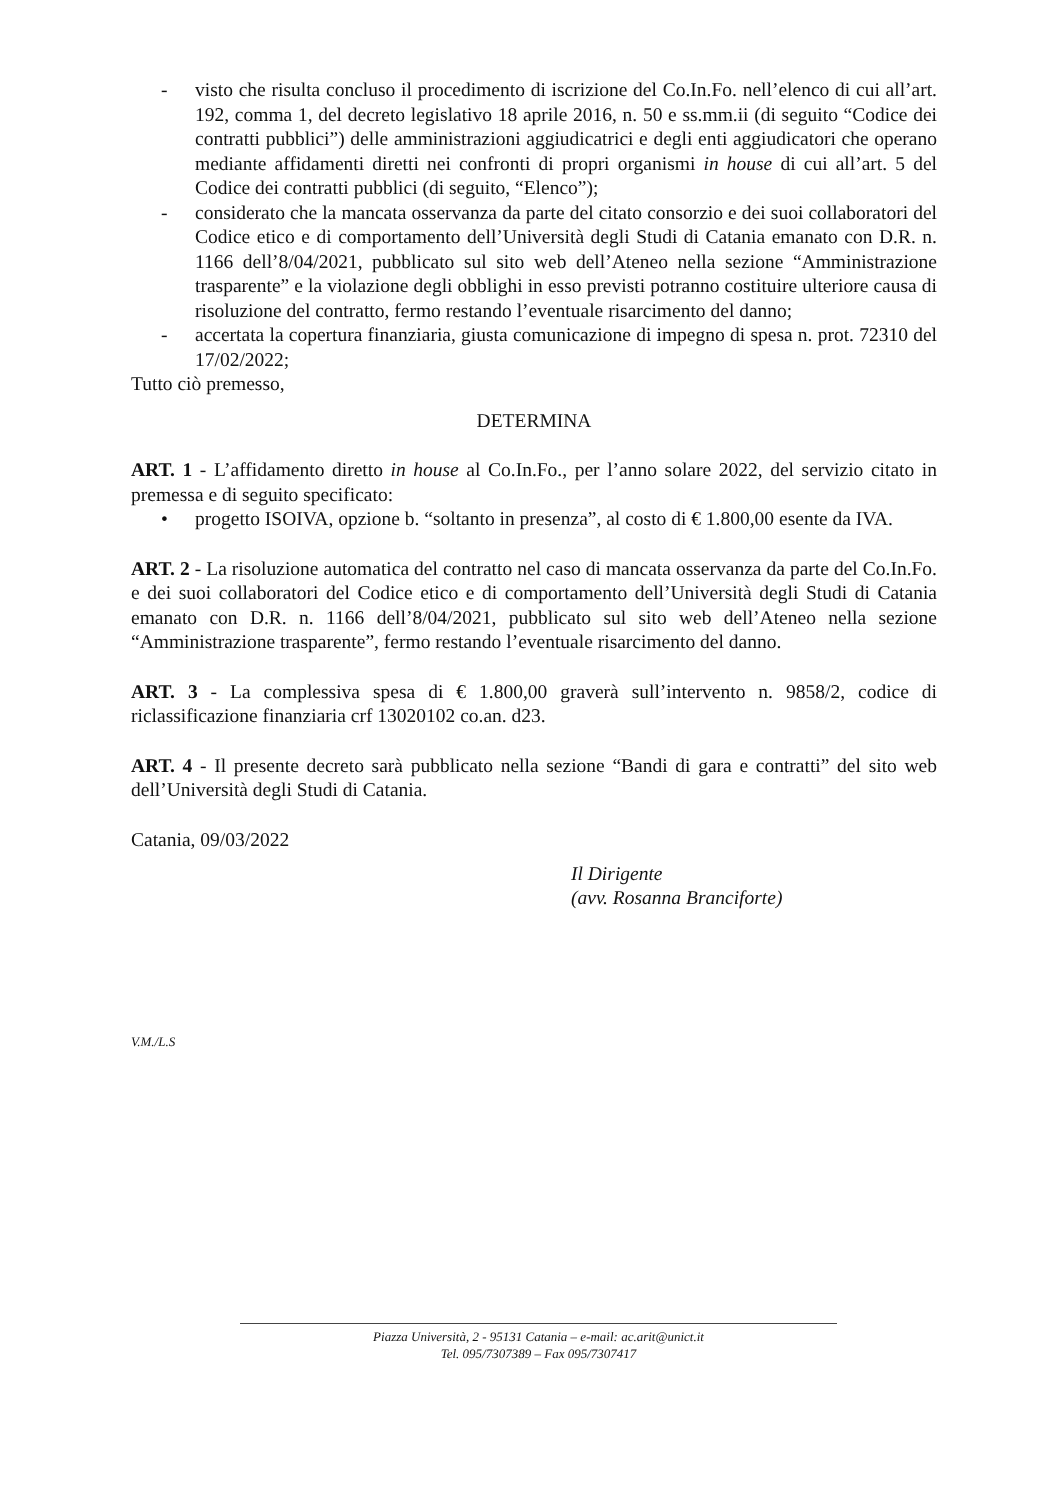- visto che risulta concluso il procedimento di iscrizione del Co.In.Fo. nell’elenco di cui all’art. 192, comma 1, del decreto legislativo 18 aprile 2016, n. 50 e ss.mm.ii (di seguito “Codice dei contratti pubblici”) delle amministrazioni aggiudicatrici e degli enti aggiudicatori che operano mediante affidamenti diretti nei confronti di propri organismi in house di cui all’art. 5 del Codice dei contratti pubblici (di seguito, “Elenco”);
- considerato che la mancata osservanza da parte del citato consorzio e dei suoi collaboratori del Codice etico e di comportamento dell’Università degli Studi di Catania emanato con D.R. n. 1166 dell’8/04/2021, pubblicato sul sito web dell’Ateneo nella sezione “Amministrazione trasparente” e la violazione degli obblighi in esso previsti potranno costituire ulteriore causa di risoluzione del contratto, fermo restando l’eventuale risarcimento del danno;
- accertata la copertura finanziaria, giusta comunicazione di impegno di spesa n. prot. 72310 del 17/02/2022;
Tutto ciò premesso,
DETERMINA
ART. 1 - L’affidamento diretto in house al Co.In.Fo., per l’anno solare 2022, del servizio citato in premessa e di seguito specificato:
• progetto ISOIVA, opzione b. “soltanto in presenza”, al costo di € 1.800,00 esente da IVA.
ART. 2 - La risoluzione automatica del contratto nel caso di mancata osservanza da parte del Co.In.Fo. e dei suoi collaboratori del Codice etico e di comportamento dell’Università degli Studi di Catania emanato con D.R. n. 1166 dell’8/04/2021, pubblicato sul sito web dell’Ateneo nella sezione “Amministrazione trasparente”, fermo restando l’eventuale risarcimento del danno.
ART. 3 - La complessiva spesa di € 1.800,00 graverà sull’intervento n. 9858/2, codice di riclassificazione finanziaria crf 13020102 co.an. d23.
ART. 4 - Il presente decreto sarà pubblicato nella sezione “Bandi di gara e contratti” del sito web dell’Università degli Studi di Catania.
Catania, 09/03/2022
Il Dirigente
(avv. Rosanna Branciforte)
V.M./L.S
Piazza Università, 2 - 95131 Catania – e-mail: ac.arit@unict.it
Tel. 095/7307389 – Fax 095/7307417